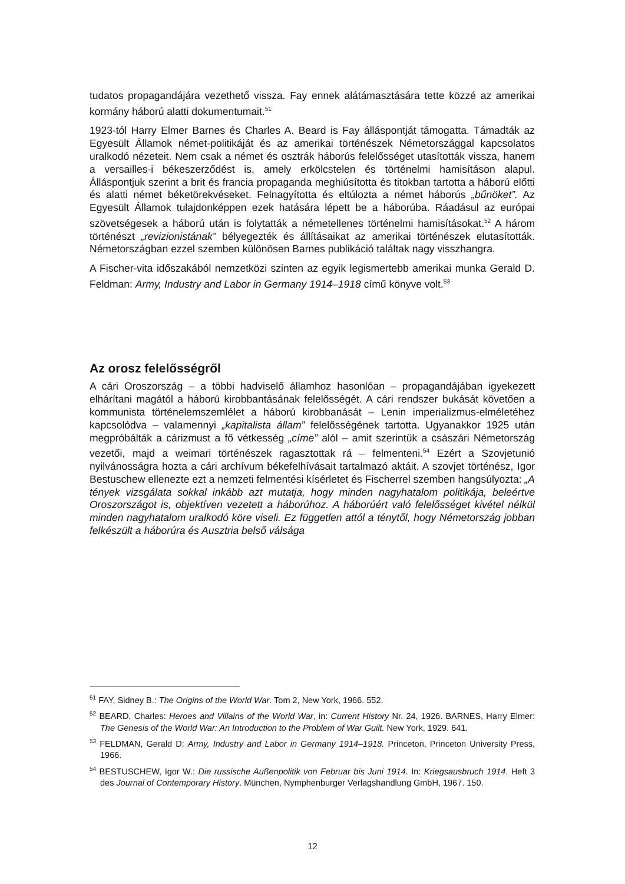tudatos propagandájára vezethető vissza. Fay ennek alátámasztására tette közzé az amerikai kormány háború alatti dokumentumait.<sup>51</sup>
1923-tól Harry Elmer Barnes és Charles A. Beard is Fay álláspontját támogatta. Támadták az Egyesült Államok német-politikáját és az amerikai történészek Németországgal kapcsolatos uralkodó nézeteit. Nem csak a német és osztrák háborús felelősséget utasították vissza, hanem a versailles-i békeszerződést is, amely erkölcstelen és történelmi hamisításon alapul. Álláspontjuk szerint a brit és francia propaganda meghiúsította és titokban tartotta a háború előtti és alatti német béketörekvéseket. Felnagyította és eltúlozta a német háborús „bűnöket”. Az Egyesült Államok tulajdonképpen ezek hatására lépett be a háborúba. Ráadásul az európai szövetségesek a háború után is folytatták a németellenes történelmi hamisításokat.<sup>52</sup> A három történészt „revizionistának” bélyegezték és állításaikat az amerikai történészek elutasították. Németországban ezzel szemben különösen Barnes publikáció találtak nagy visszhangra.
A Fischer-vita időszakából nemzetközi szinten az egyik legismertebb amerikai munka Gerald D. Feldman: Army, Industry and Labor in Germany 1914–1918 című könyve volt.<sup>53</sup>
Az orosz felelősségről
A cári Oroszország – a többi hadviselő államhoz hasonlóan – propagandájában igyekezett elhárítani magától a háború kirobbantásának felelősségét. A cári rendszer bukását követően a kommunista történelemszemlélet a háború kirobbanását – Lenin imperializmus-elméletéhez kapcsolódva – valamennyi „kapitalista állam” felelősségének tartotta. Ugyanakkor 1925 után megpróbálták a cárizmust a fő vétkesség „címe” alól – amit szerintük a császári Németország vezetői, majd a weimari történészek ragasztottak rá – felmenteni.<sup>54</sup> Ezért a Szovjetunió nyilvánosságra hozta a cári archívum békefelhívásait tartalmazó aktáit. A szovjet történész, Igor Bestuschew ellenezte ezt a nemzeti felmentési kísérletet és Fischerrel szemben hangsúlyozta: „A tények vizsgálata sokkal inkább azt mutatja, hogy minden nagyhatalom politikája, beleértve Oroszországot is, objektíven vezetett a háborúhoz. A háborúért való felelősséget kivétel nélkül minden nagyhatalom uralkodó köre viseli. Ez független attól a ténytől, hogy Németország jobban felkészült a háborúra és Ausztria belső válsága
<sup>51</sup> FAY, Sidney B.: The Origins of the World War. Tom 2, New York, 1966. 552.
<sup>52</sup> BEARD, Charles: Heroes and Villains of the World War, in: Current History Nr. 24, 1926. BARNES, Harry Elmer: The Genesis of the World War: An Introduction to the Problem of War Guilt. New York, 1929. 641.
<sup>53</sup> FELDMAN, Gerald D: Army, Industry and Labor in Germany 1914–1918. Princeton, Princeton University Press, 1966.
<sup>54</sup> BESTUSCHEW, Igor W.: Die russische Außenpolitik von Februar bis Juni 1914. In: Kriegsausbruch 1914. Heft 3 des Journal of Contemporary History. München, Nymphenburger Verlagshandlung GmbH, 1967. 150.
12